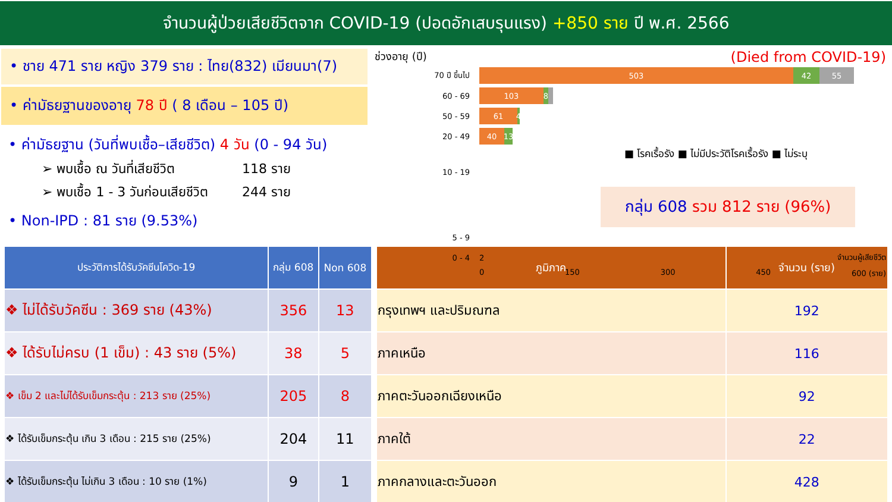จำนวนผู้ป่วยเสียชีวิตจาก COVID-19 (ปอดอักเสบรุนแรง) +850 ราย ปี พ.ศ. 2566
• ชาย 471 ราย หญิง 379 ราย : ไทย(832) เมียนมา(7)
• ค่ามัธยฐานของอายุ 78 ปี ( 8 เดือน – 105 ปี)
• ค่ามัธยฐาน (วันที่พบเชื้อ–เสียชีวิต) 4 วัน (0 - 94 วัน)
➢ พบเชื้อ ณ วันที่เสียชีวิต 118 ราย
➢ พบเชื้อ 1 - 3 วันก่อนเสียชีวิต 244 ราย
• Non-IPD : 81 ราย (9.53%)
ช่วงอายุ (ปี) (Died from COVID-19)
70 ปี ขึ้นไป
503 42 55
60 - 69
103 8
50 - 59
61 4
20 - 49
40 13
■ โรคเรื้อรัง ■ ไม่มีประวัติโรคเรื้อรัง ■ ไม่ระบุ
10 - 19
กลุ่ม 608 รวม 812 ราย (96%)
5 - 9
0 - 4 2 จำนวนผู้เสียชีวิต
0 150 300 450 600 (ราย)
| ประวัติการได้รับวัคซีนโควิด-19 | กลุ่ม 608 | Non 608 |
| --- | --- | --- |
| ❖ ไม่ได้รับวัคซีน : 369 ราย (43%) | 356 | 13 |
| ❖ ได้รับไม่ครบ (1 เข็ม) : 43 ราย (5%) | 38 | 5 |
| ❖ เข็ม 2 และไม่ได้รับเข็มกระตุ้น : 213 ราย (25%) | 205 | 8 |
| ❖ ได้รับเข็มกระตุ้น เกิน 3 เดือน : 215 ราย (25%) | 204 | 11 |
| ❖ ได้รับเข็มกระตุ้น ไม่เกิน 3 เดือน : 10 ราย (1%) | 9 | 1 |
| ภูมิภาค | จำนวน (ราย) |
| --- | --- |
| กรุงเทพฯ และปริมณฑล | 192 |
| ภาคเหนือ | 116 |
| ภาคตะวันออกเฉียงเหนือ | 92 |
| ภาคใต้ | 22 |
| ภาคกลางและตะวันออก | 428 |